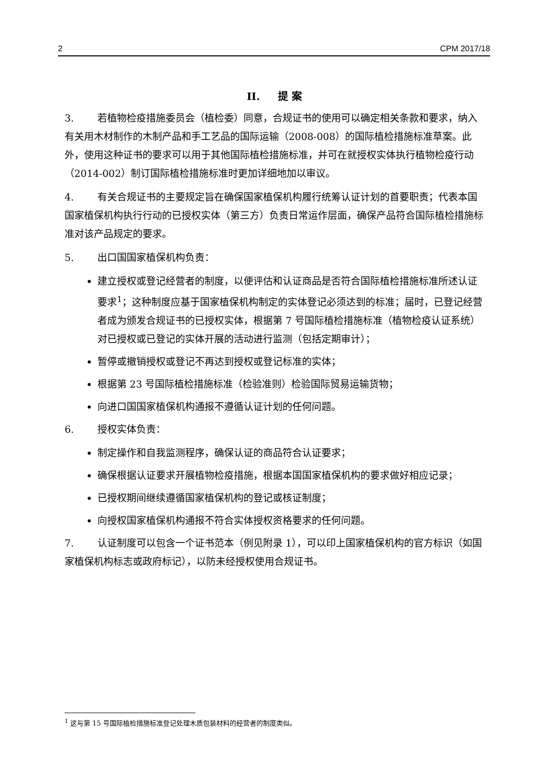2 CPM 2017/18
II. 提 案
3. 若植物检疫措施委员会（植检委）同意，合规证书的使用可以确定相关条款和要求，纳入有关用木材制作的木制产品和手工艺品的国际运输（2008-008）的国际植检措施标准草案。此外，使用这种证书的要求可以用于其他国际植检措施标准，并可在就授权实体执行植物检疫行动（2014-002）制订国际植检措施标准时更加详细地加以审议。
4. 有关合规证书的主要规定旨在确保国家植保机构履行统筹认证计划的首要职责；代表本国国家植保机构执行行动的已授权实体（第三方）负责日常运作层面，确保产品符合国际植检措施标准对该产品规定的要求。
5. 出口国国家植保机构负责：
建立授权或登记经营者的制度，以便评估和认证商品是否符合国际植检措施标准所述认证要求<sup>1</sup>；这种制度应基于国家植保机构制定的实体登记必须达到的标准；届时，已登记经营者成为颁发合规证书的已授权实体，根据第 7 号国际植检措施标准（植物检疫认证系统）对已授权或已登记的实体开展的活动进行监测（包括定期审计）；
暂停或撤销授权或登记不再达到授权或登记标准的实体；
根据第 23 号国际植检措施标准（检验准则）检验国际贸易运输货物；
向进口国国家植保机构通报不遵循认证计划的任何问题。
6. 授权实体负责：
制定操作和自我监测程序，确保认证的商品符合认证要求；
确保根据认证要求开展植物检疫措施，根据本国国家植保机构的要求做好相应记录；
已授权期间继续遵循国家植保机构的登记或核证制度；
向授权国家植保机构通报不符合实体授权资格要求的任何问题。
7. 认证制度可以包含一个证书范本（例见附录 1），可以印上国家植保机构的官方标识（如国家植保机构标志或政府标记），以防未经授权使用合规证书。
<sup>1</sup> 这与第 15 号国际植检措施标准登记处理木质包装材料的经营者的制度类似。